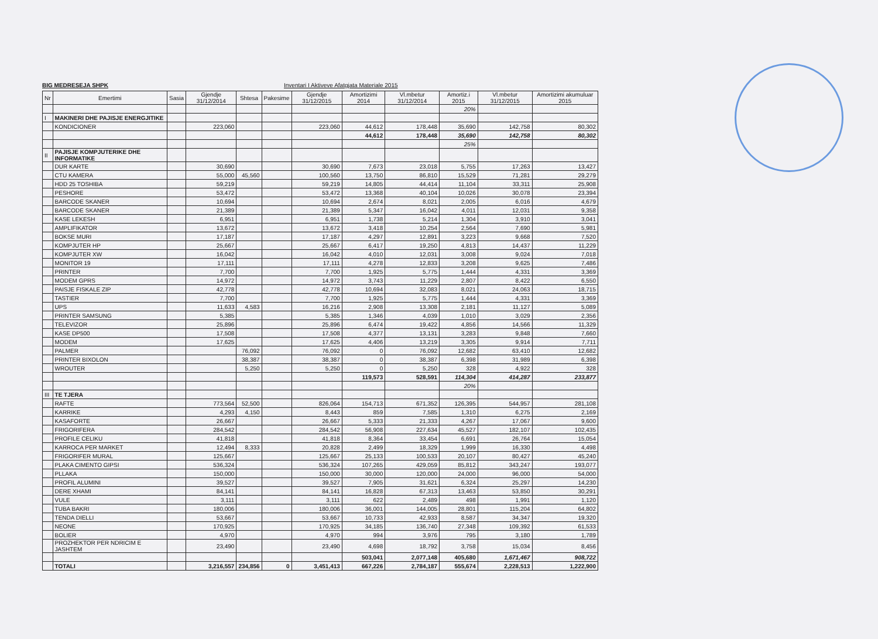BIG MEDRESEJA SHPK Inventari I Aktiveve Afatgjata Materiale 2015
| Nr | Emertimi | Sasia | Gjendje 31/12/2014 | Shtesa | Pakesime | Gjendje 31/12/2015 | Amortizimi 2014 | Vl.mbetur 31/12/2014 | Amortiz.i 2015 | Vl.mbetur 31/12/2015 | Amortizimi akumuluar 2015 |
| --- | --- | --- | --- | --- | --- | --- | --- | --- | --- | --- | --- |
| | | | | | | | | | 20% | | |
| I | MAKINERI DHE PAJISJE ENERGJITIKE | | | | | | | | | | |
| | KONDICIONER | | 223,060 | | | 223,060 | 44,612 | 178,448 | 35,690 | 142,758 | 80,302 |
| | | | | | | | 44,612 | 178,448 | 35,690 | 142,758 | 80,302 |
| | | | | | | | | | 25% | | |
| II | PAJISJE KOMPJUTERIKE DHE INFORMATIKE | | | | | | | | | | |
| | DUR KARTE | | 30,690 | | | 30,690 | 7,673 | 23,018 | 5,755 | 17,263 | 13,427 |
| | CTU KAMERA | | 55,000 | 45,560 | | 100,560 | 13,750 | 86,810 | 15,529 | 71,281 | 29,279 |
| | HDD 25 TOSHIBA | | 59,219 | | | 59,219 | 14,805 | 44,414 | 11,104 | 33,311 | 25,908 |
| | PESHORE | | 53,472 | | | 53,472 | 13,368 | 40,104 | 10,026 | 30,078 | 23,394 |
| | BARCODE SKANER | | 10,694 | | | 10,694 | 2,674 | 8,021 | 2,005 | 6,016 | 4,679 |
| | BARCODE SKANER | | 21,389 | | | 21,389 | 5,347 | 16,042 | 4,011 | 12,031 | 9,358 |
| | KASE LEKESH | | 6,951 | | | 6,951 | 1,738 | 5,214 | 1,304 | 3,910 | 3,041 |
| | AMPLIFIKATOR | | 13,672 | | | 13,672 | 3,418 | 10,254 | 2,564 | 7,690 | 5,981 |
| | BOKSE MURI | | 17,187 | | | 17,187 | 4,297 | 12,891 | 3,223 | 9,668 | 7,520 |
| | KOMPJUTER HP | | 25,667 | | | 25,667 | 6,417 | 19,250 | 4,813 | 14,437 | 11,229 |
| | KOMPJUTER XW | | 16,042 | | | 16,042 | 4,010 | 12,031 | 3,008 | 9,024 | 7,018 |
| | MONITOR 19 | | 17,111 | | | 17,111 | 4,278 | 12,833 | 3,208 | 9,625 | 7,486 |
| | PRINTER | | 7,700 | | | 7,700 | 1,925 | 5,775 | 1,444 | 4,331 | 3,369 |
| | MODEM GPRS | | 14,972 | | | 14,972 | 3,743 | 11,229 | 2,807 | 8,422 | 6,550 |
| | PAISJE FISKALE ZIP | | 42,778 | | | 42,778 | 10,694 | 32,083 | 8,021 | 24,063 | 18,715 |
| | TASTIER | | 7,700 | | | 7,700 | 1,925 | 5,775 | 1,444 | 4,331 | 3,369 |
| | UPS | | 11,633 | 4,583 | | 16,216 | 2,908 | 13,308 | 2,181 | 11,127 | 5,089 |
| | PRINTER SAMSUNG | | 5,385 | | | 5,385 | 1,346 | 4,039 | 1,010 | 3,029 | 2,356 |
| | TELEVIZOR | | 25,896 | | | 25,896 | 6,474 | 19,422 | 4,856 | 14,566 | 11,329 |
| | KASE DP500 | | 17,508 | | | 17,508 | 4,377 | 13,131 | 3,283 | 9,848 | 7,660 |
| | MODEM | | 17,625 | | | 17,625 | 4,406 | 13,219 | 3,305 | 9,914 | 7,711 |
| | PALMER | | | 76,092 | | 76,092 | 0 | 76,092 | 12,682 | 63,410 | 12,682 |
| | PRINTER BIXOLON | | | 38,387 | | 38,387 | 0 | 38,387 | 6,398 | 31,989 | 6,398 |
| | WROUTER | | | 5,250 | | 5,250 | 0 | 5,250 | 328 | 4,922 | 328 |
| | | | | | | | 119,573 | 528,591 | 114,304 | 414,287 | 233,877 |
| | | | | | | | | | 20% | | |
| III | TE TJERA | | | | | | | | | | |
| | RAFTE | | 773,564 | 52,500 | | 826,064 | 154,713 | 671,352 | 126,395 | 544,957 | 281,108 |
| | KARRIKE | | 4,293 | 4,150 | | 8,443 | 859 | 7,585 | 1,310 | 6,275 | 2,169 |
| | KASAFORTE | | 26,667 | | | 26,667 | 5,333 | 21,333 | 4,267 | 17,067 | 9,600 |
| | FRIGORIFERA | | 284,542 | | | 284,542 | 56,908 | 227,634 | 45,527 | 182,107 | 102,435 |
| | PROFILE CELIKU | | 41,818 | | | 41,818 | 8,364 | 33,454 | 6,691 | 26,764 | 15,054 |
| | KARROCA PER MARKET | | 12,494 | 8,333 | | 20,828 | 2,499 | 18,329 | 1,999 | 16,330 | 4,498 |
| | FRIGORIFER MURAL | | 125,667 | | | 125,667 | 25,133 | 100,533 | 20,107 | 80,427 | 45,240 |
| | PLAKA CIMENTO GIPSI | | 536,324 | | | 536,324 | 107,265 | 429,059 | 85,812 | 343,247 | 193,077 |
| | PLLAKA | | 150,000 | | | 150,000 | 30,000 | 120,000 | 24,000 | 96,000 | 54,000 |
| | PROFIL ALUMINI | | 39,527 | | | 39,527 | 7,905 | 31,621 | 6,324 | 25,297 | 14,230 |
| | DERE XHAMI | | 84,141 | | | 84,141 | 16,828 | 67,313 | 13,463 | 53,850 | 30,291 |
| | VULE | | 3,111 | | | 3,111 | 622 | 2,489 | 498 | 1,991 | 1,120 |
| | TUBA BAKRI | | 180,006 | | | 180,006 | 36,001 | 144,005 | 28,801 | 115,204 | 64,802 |
| | TENDA DIELLI | | 53,667 | | | 53,667 | 10,733 | 42,933 | 8,587 | 34,347 | 19,320 |
| | NEONE | | 170,925 | | | 170,925 | 34,185 | 136,740 | 27,348 | 109,392 | 61,533 |
| | BOLIER | | 4,970 | | | 4,970 | 994 | 3,976 | 795 | 3,180 | 1,789 |
| | PROZHEKTOR PER NDRICIM E JASHTEM | | 23,490 | | | 23,490 | 4,698 | 18,792 | 3,758 | 15,034 | 8,456 |
| | | | | | | | 503,041 | 2,077,148 | 405,680 | 1,671,467 | 908,722 |
| | TOTALI | | 3,216,557 | 234,856 | 0 | 3,451,413 | 667,226 | 2,784,187 | 555,674 | 2,228,513 | 1,222,900 |